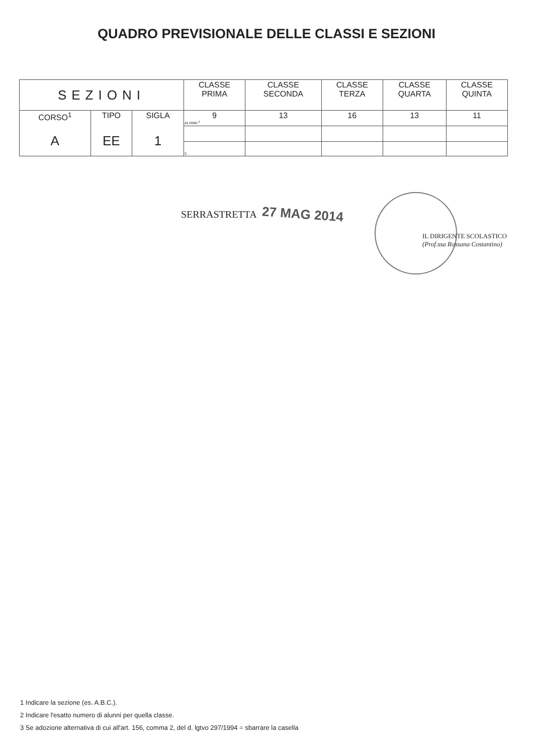QUADRO PREVISIONALE DELLE CLASSI E SEZIONI
| SEZIONI | | | CLASSE PRIMA | CLASSE SECONDA | CLASSE TERZA | CLASSE QUARTA | CLASSE QUINTA |
| --- | --- | --- | --- | --- | --- | --- | --- |
| CORSO<sup>1</sup> | TIPO | SIGLA | 9 ALUNNI <sup>2</sup> | 13 | 16 | 13 | 11 |
| A | EE | 1 | | | | | |
| | | | 3 | | | | |
SERRASTRETTA 27 MAG 2014
IL DIRIGENTE SCOLASTICO
(Prof.ssa Rossana Costantino)
1 Indicare la sezione (es. A.B.C.).
2 Indicare l'esatto numero di alunni per quella classe.
3 Se adozione alternativa di cui all'art. 156, comma 2, del d. lgtvo 297/1994 = sbarrare la casella